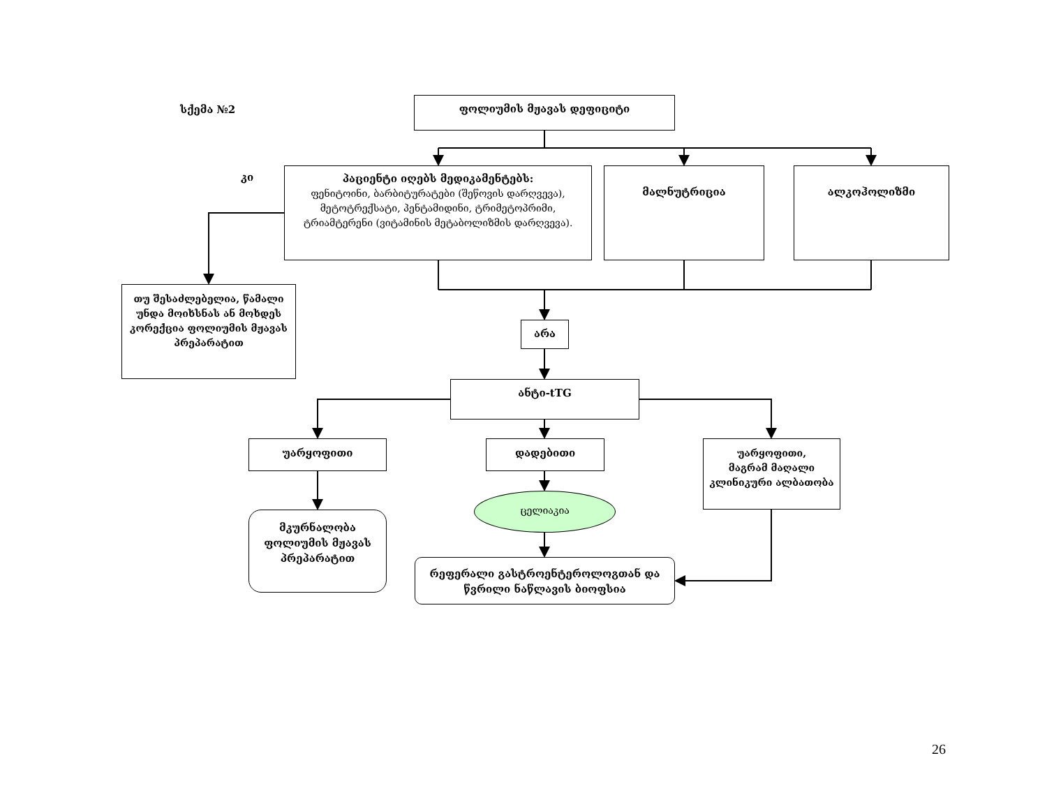სქემა №2
ფოლიუმის მჟავას დეფიციტი
კი
პაციენტი იღებს მედიკამენტებს:
ფენიტოინი, ბარბიტურატები (შეწოვის დარღვევა), მეტოტრექსატი, პენტამიდინი, ტრიმეტოპრიმი, ტრიამტერენი (ვიტამინის მეტაბოლიზმის დარღვევა).
მალნუტრიცია ალკოჰოლიზმი
თუ შესაძლებელია, წამალი უნდა მოიხსნას ან მოხდეს კორექცია ფოლიუმის მჟავას პრეპარატით
არა
ანტი-tTG
უარყოფითი
მკურნალობა ფოლიუმის მჟავას პრეპარატით
დადებითი
ცელიაკია
რეფერალი გასტროენტეროლოგთან და წვრილი ნაწლავის ბიოფსია
უარყოფითი,
მაგრამ მაღალი კლინიკური ალბათობა
26